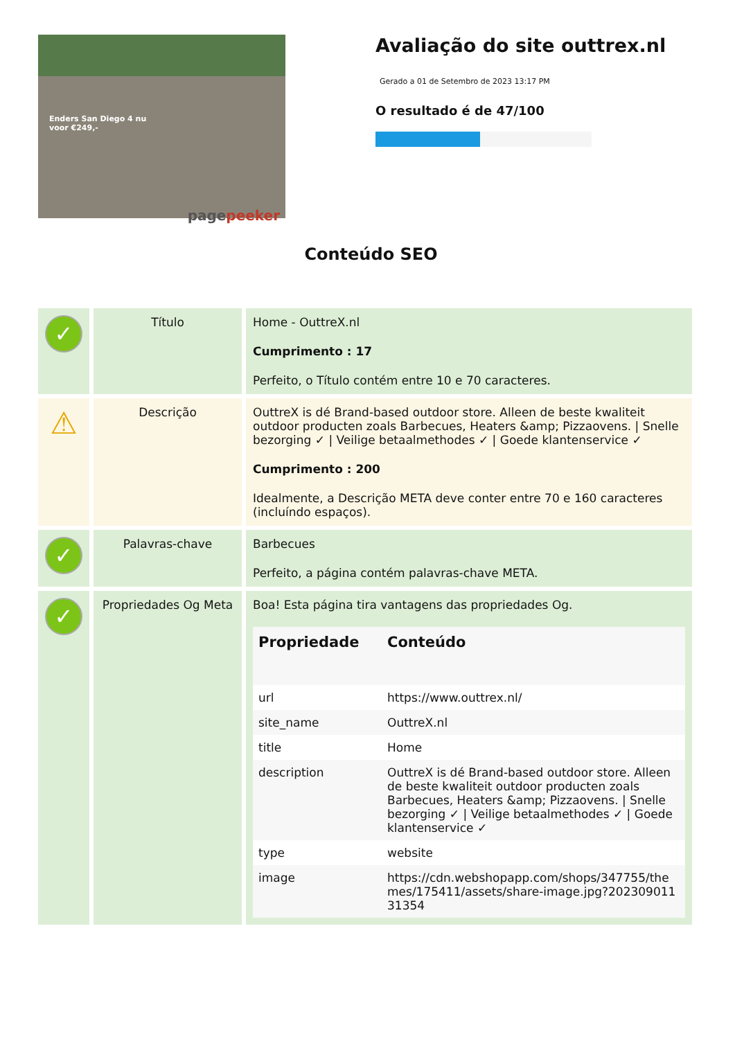Enders San Diego 4 nu
voor €249,-
pagepeeker
Avaliação do site outtrex.nl
Gerado a 01 de Setembro de 2023 13:17 PM
O resultado é de 47/100
Conteúdo SEO
| ✓ | Título | Home - OuttreX.nl Cumprimento : 17 Perfeito, o Título contém entre 10 e 70 caracteres. |
| ⚠ | Descrição | OuttreX is dé Brand-based outdoor store. Alleen de beste kwaliteit outdoor producten zoals Barbecues, Heaters &amp; Pizzaovens. / Snelle bezorging ✓ / Veilige betaalmethodes ✓ / Goede klantenservice ✓ Cumprimento : 200 Idealmente, a Descrição META deve conter entre 70 e 160 caracteres (incluíndo espaços). |
| ✓ | Palavras-chave | Barbecues Perfeito, a página contém palavras-chave META. |
| ✓ | Propriedades Og Meta | Boa! Esta página tira vantagens das propriedades Og. / Propriedade / Conteúdo / / --- / --- / / url / https://www.outtrex.nl/ / / site_name / OuttreX.nl / / title / Home / / description / OuttreX is dé Brand-based outdoor store. Alleen de beste kwaliteit outdoor producten zoals Barbecues, Heaters &amp; Pizzaovens. / Snelle bezorging ✓ / Veilige betaalmethodes ✓ / Goede klantenservice ✓ / / type / website / / image / https://cdn.webshopapp.com/shops/347755/themes/175411/assets/share-image.jpg?20230901131354 / |